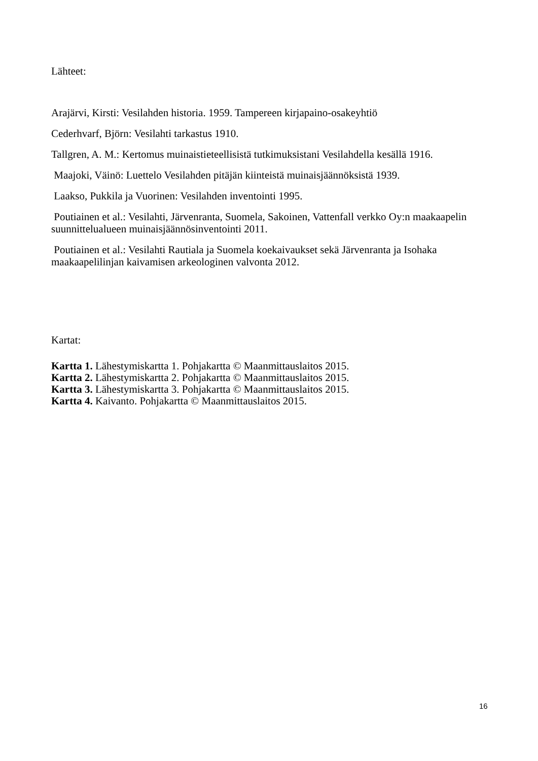Lähteet:
Arajärvi, Kirsti: Vesilahden historia. 1959. Tampereen kirjapaino-osakeyhtiö
Cederhvarf, Björn: Vesilahti tarkastus 1910.
Tallgren, A. M.: Kertomus muinaistieteellisistä tutkimuksistani Vesilahdella kesällä 1916.
Maajoki, Väinö: Luettelo Vesilahden pitäjän kiinteistä muinaisjäännöksistä 1939.
Laakso, Pukkila ja Vuorinen: Vesilahden inventointi 1995.
Poutiainen et al.: Vesilahti, Järvenranta, Suomela, Sakoinen, Vattenfall verkko Oy:n maakaapelin suunnittelualueen muinaisjäännösinventointi 2011.
Poutiainen et al.: Vesilahti Rautiala ja Suomela koekaivaukset sekä Järvenranta ja Isohaka maakaapelilinjan kaivamisen arkeologinen valvonta 2012.
Kartat:
Kartta 1. Lähestymiskartta 1. Pohjakartta © Maanmittauslaitos 2015.
Kartta 2. Lähestymiskartta 2. Pohjakartta © Maanmittauslaitos 2015.
Kartta 3. Lähestymiskartta 3. Pohjakartta © Maanmittauslaitos 2015.
Kartta 4. Kaivanto. Pohjakartta © Maanmittauslaitos 2015.
16